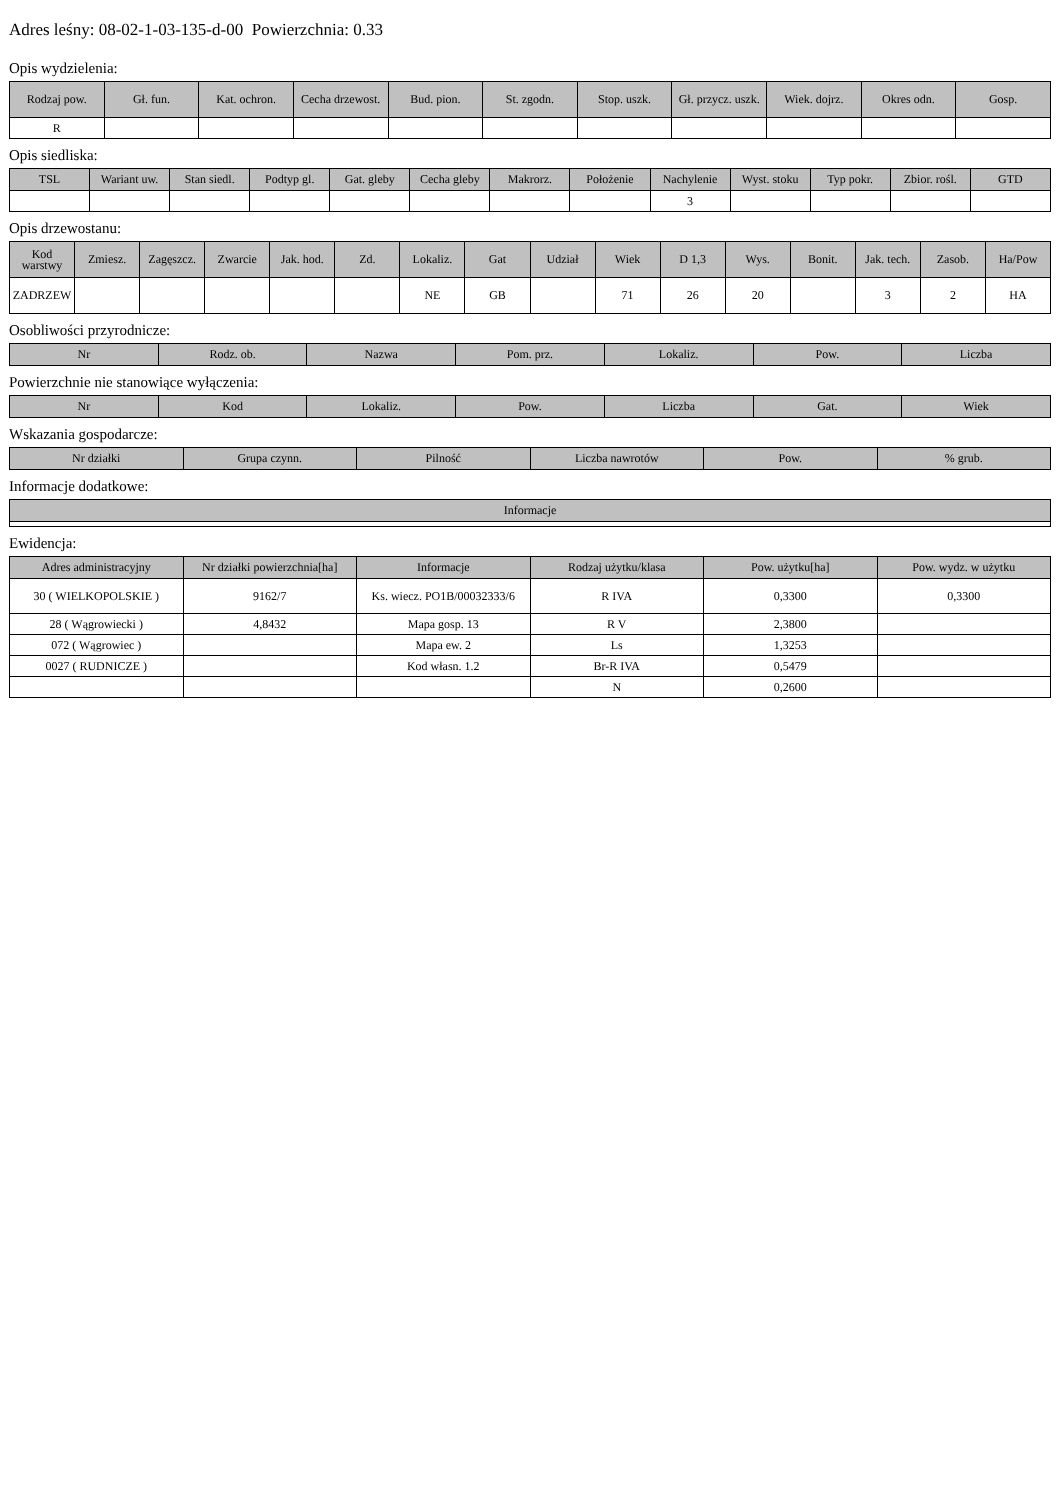Adres leśny: 08-02-1-03-135-d-00 Powierzchnia: 0.33
Opis wydzielenia:
| Rodzaj pow. | Gł. fun. | Kat. ochron. | Cecha drzewost. | Bud. pion. | St. zgodn. | Stop. uszk. | Gł. przycz. uszk. | Wiek. dojrz. | Okres odn. | Gosp. |
| --- | --- | --- | --- | --- | --- | --- | --- | --- | --- | --- |
| R | | | | | | | | | | |
Opis siedliska:
| TSL | Wariant uw. | Stan siedl. | Podtyp gl. | Gat. gleby | Cecha gleby | Makrorz. | Położenie | Nachylenie | Wyst. stoku | Typ pokr. | Zbior. rośl. | GTD |
| --- | --- | --- | --- | --- | --- | --- | --- | --- | --- | --- | --- | --- |
| | | | | | | | | 3 | | | | |
Opis drzewostanu:
| Kod warstwy | Zmiesz. | Zagęszcz. | Zwarcie | Jak. hod. | Zd. | Lokaliz. | Gat | Udział | Wiek | D 1,3 | Wys. | Bonit. | Jak. tech. | Zasob. | Ha/Pow |
| --- | --- | --- | --- | --- | --- | --- | --- | --- | --- | --- | --- | --- | --- | --- | --- |
| ZADRZEW | | | | | | NE | GB | | 71 | 26 | 20 | | 3 | 2 | HA |
Osobliwości przyrodnicze:
| Nr | Rodz. ob. | Nazwa | Pom. prz. | Lokaliz. | Pow. | Liczba |
| --- | --- | --- | --- | --- | --- | --- |
Powierzchnie nie stanowiące wyłączenia:
| Nr | Kod | Lokaliz. | Pow. | Liczba | Gat. | Wiek |
| --- | --- | --- | --- | --- | --- | --- |
Wskazania gospodarcze:
| Nr działki | Grupa czynn. | Pilność | Liczba nawrotów | Pow. | % grub. |
| --- | --- | --- | --- | --- | --- |
Informacje dodatkowe:
| Informacje |
| --- |
Ewidencja:
| Adres administracyjny | Nr działki powierzchnia[ha] | Informacje | Rodzaj użytku/klasa | Pow. użytku[ha] | Pow. wydz. w użytku |
| --- | --- | --- | --- | --- | --- |
| 30 ( WIELKOPOLSKIE ) | 9162/7 | Ks. wiecz. PO1B/00032333/6 | R IVA | 0,3300 | 0,3300 |
| 28 ( Wągrowiecki ) | 4,8432 | Mapa gosp. 13 | R V | 2,3800 | |
| 072 ( Wągrowiec ) | | Mapa ew. 2 | Ls | 1,3253 | |
| 0027 ( RUDNICZE ) | | Kod własn. 1.2 | Br-R IVA | 0,5479 | |
| | | | N | 0,2600 | |